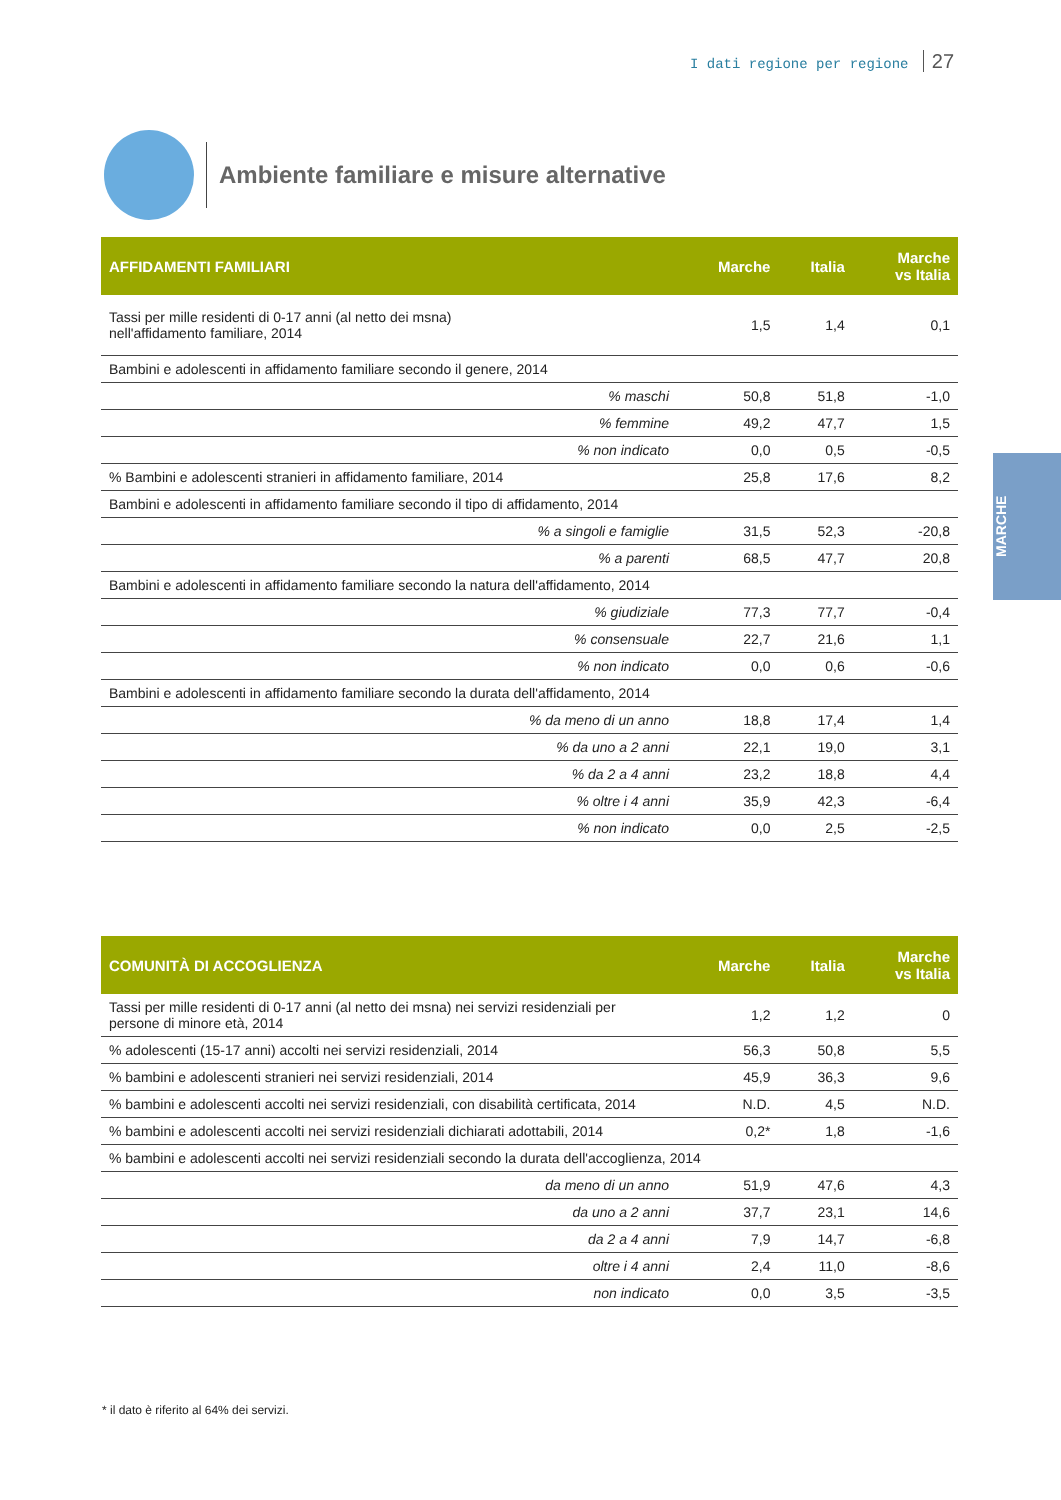I dati regione per regione 27
Ambiente familiare e misure alternative
MARCHE
| AFFIDAMENTI FAMILIARI | Marche | Italia | Marche vs Italia |
| --- | --- | --- | --- |
| Tassi per mille residenti di 0-17 anni (al netto dei msna) nell'affidamento familiare, 2014 | 1,5 | 1,4 | 0,1 |
| Bambini e adolescenti in affidamento familiare secondo il genere, 2014 | | | |
| % maschi | 50,8 | 51,8 | -1,0 |
| % femmine | 49,2 | 47,7 | 1,5 |
| % non indicato | 0,0 | 0,5 | -0,5 |
| % Bambini e adolescenti stranieri in affidamento familiare, 2014 | 25,8 | 17,6 | 8,2 |
| Bambini e adolescenti in affidamento familiare secondo il tipo di affidamento, 2014 | | | |
| % a singoli e famiglie | 31,5 | 52,3 | -20,8 |
| % a parenti | 68,5 | 47,7 | 20,8 |
| Bambini e adolescenti in affidamento familiare secondo la natura dell'affidamento, 2014 | | | |
| % giudiziale | 77,3 | 77,7 | -0,4 |
| % consensuale | 22,7 | 21,6 | 1,1 |
| % non indicato | 0,0 | 0,6 | -0,6 |
| Bambini e adolescenti in affidamento familiare secondo la durata dell'affidamento, 2014 | | | |
| % da meno di un anno | 18,8 | 17,4 | 1,4 |
| % da uno a 2 anni | 22,1 | 19,0 | 3,1 |
| % da 2 a 4 anni | 23,2 | 18,8 | 4,4 |
| % oltre i 4 anni | 35,9 | 42,3 | -6,4 |
| % non indicato | 0,0 | 2,5 | -2,5 |
| COMUNITÀ DI ACCOGLIENZA | Marche | Italia | Marche vs Italia |
| --- | --- | --- | --- |
| Tassi per mille residenti di 0-17 anni (al netto dei msna) nei servizi residenziali per persone di minore età, 2014 | 1,2 | 1,2 | 0 |
| % adolescenti (15-17 anni) accolti nei servizi residenziali, 2014 | 56,3 | 50,8 | 5,5 |
| % bambini e adolescenti stranieri nei servizi residenziali, 2014 | 45,9 | 36,3 | 9,6 |
| % bambini e adolescenti accolti nei servizi residenziali, con disabilità certificata, 2014 | N.D. | 4,5 | N.D. |
| % bambini e adolescenti accolti nei servizi residenziali dichiarati adottabili, 2014 | 0,2* | 1,8 | -1,6 |
| % bambini e adolescenti accolti nei servizi residenziali secondo la durata dell'accoglienza, 2014 | | | |
| da meno di un anno | 51,9 | 47,6 | 4,3 |
| da uno a 2 anni | 37,7 | 23,1 | 14,6 |
| da 2 a 4 anni | 7,9 | 14,7 | -6,8 |
| oltre i 4 anni | 2,4 | 11,0 | -8,6 |
| non indicato | 0,0 | 3,5 | -3,5 |
* il dato è riferito al 64% dei servizi.